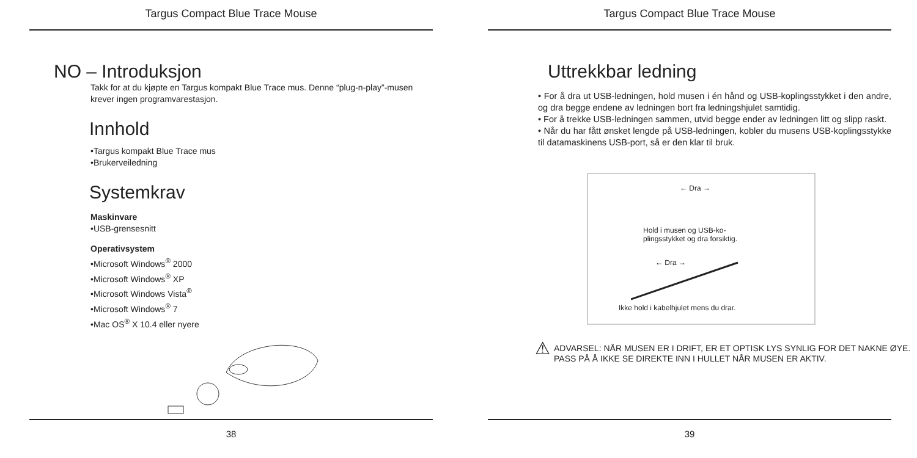Targus Compact Blue Trace Mouse
NO – Introduksjon
Takk for at du kjøpte en Targus kompakt Blue Trace mus. Denne “plug-n-play”-musen krever ingen programvarestasjon.
Innhold
•Targus kompakt Blue Trace mus
•Brukerveiledning
Systemkrav
Maskinvare
•USB-grensesnitt
Operativsystem
•Microsoft Windows<sup>®</sup> 2000
•Microsoft Windows<sup>®</sup> XP
•Microsoft Windows Vista<sup>®</sup>
•Microsoft Windows<sup>®</sup> 7
•Mac OS<sup>®</sup> X 10.4 eller nyere
38
Targus Compact Blue Trace Mouse
Uttrekkbar ledning
• For å dra ut USB-ledningen, hold musen i én hånd og USB-koplingsstykket i den andre, og dra begge endene av ledningen bort fra ledningshjulet samtidig.
• For å trekke USB-ledningen sammen, utvid begge ender av ledningen litt og slipp raskt.
• Når du har fått ønsket lengde på USB-ledningen, kobler du musens USB-koplingsstykke til datamaskinens USB-port, så er den klar til bruk.
← Dra →
Hold i musen og USB-ko-
plingsstykket og dra forsiktig.
← Dra →
Ikke hold i kabelhjulet mens du drar.
⚠
ADVARSEL: NÅR MUSEN ER I DRIFT, ER ET OPTISK LYS SYNLIG FOR DET NAKNE ØYE.
PASS PÅ Å IKKE SE DIREKTE INN I HULLET NÅR MUSEN ER AKTIV.
39